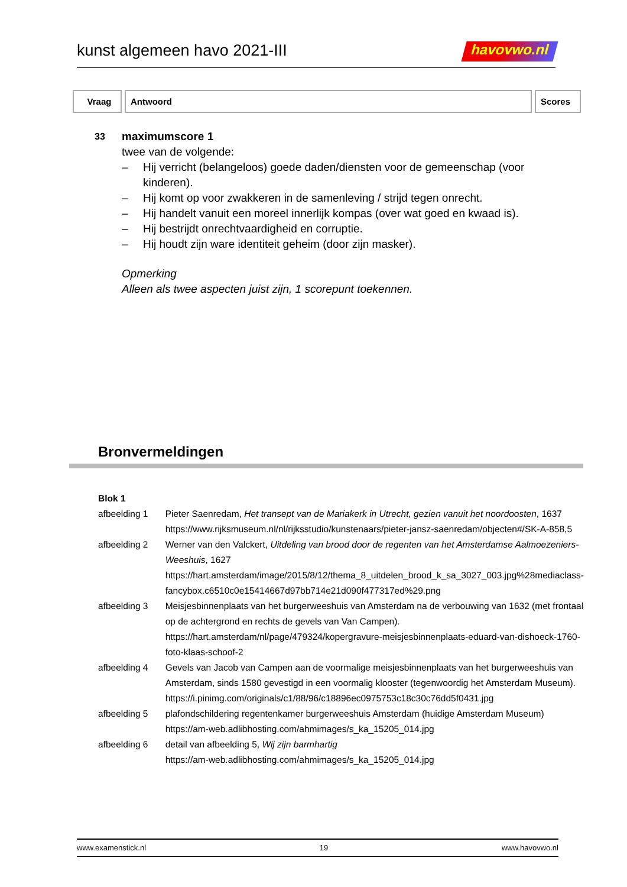kunst algemeen havo 2021-III
havovwo.nl
| Vraag | Antwoord | Scores |
| --- | --- | --- |
33
maximumscore 1
twee van de volgende:
– Hij verricht (belangeloos) goede daden/diensten voor de gemeenschap (voor kinderen).
– Hij komt op voor zwakkeren in de samenleving / strijd tegen onrecht.
– Hij handelt vanuit een moreel innerlijk kompas (over wat goed en kwaad is).
– Hij bestrijdt onrechtvaardigheid en corruptie.
– Hij houdt zijn ware identiteit geheim (door zijn masker).
Opmerking
Alleen als twee aspecten juist zijn, 1 scorepunt toekennen.
Bronvermeldingen
| Blok 1 | |
| afbeelding 1 | Pieter Saenredam, Het transept van de Mariakerk in Utrecht, gezien vanuit het noordoosten , 1637 https://www.rijksmuseum.nl/nl/rijksstudio/kunstenaars/pieter-jansz-saenredam/objecten#/SK-A-858,5 |
| afbeelding 2 | Werner van den Valckert, Uitdeling van brood door de regenten van het Amsterdamse Aalmoezeniers-Weeshuis , 1627 https://hart.amsterdam/image/2015/8/12/thema_8_uitdelen_brood_k_sa_3027_003.jpg%28mediaclass-fancybox.c6510c0e15414667d97bb714e21d090f477317ed%29.png |
| afbeelding 3 | Meisjesbinnenplaats van het burgerweeshuis van Amsterdam na de verbouwing van 1632 (met frontaal op de achtergrond en rechts de gevels van Van Campen). https://hart.amsterdam/nl/page/479324/kopergravure-meisjesbinnenplaats-eduard-van-dishoeck-1760-foto-klaas-schoof-2 |
| afbeelding 4 | Gevels van Jacob van Campen aan de voormalige meisjesbinnenplaats van het burgerweeshuis van Amsterdam, sinds 1580 gevestigd in een voormalig klooster (tegenwoordig het Amsterdam Museum). https://i.pinimg.com/originals/c1/88/96/c18896ec0975753c18c30c76dd5f0431.jpg |
| afbeelding 5 | plafondschildering regentenkamer burgerweeshuis Amsterdam (huidige Amsterdam Museum) https://am-web.adlibhosting.com/ahmimages/s_ka_15205_014.jpg |
| afbeelding 6 | detail van afbeelding 5, Wij zijn barmhartig https://am-web.adlibhosting.com/ahmimages/s_ka_15205_014.jpg |
www.examenstick.nl 19 www.havovwo.nl